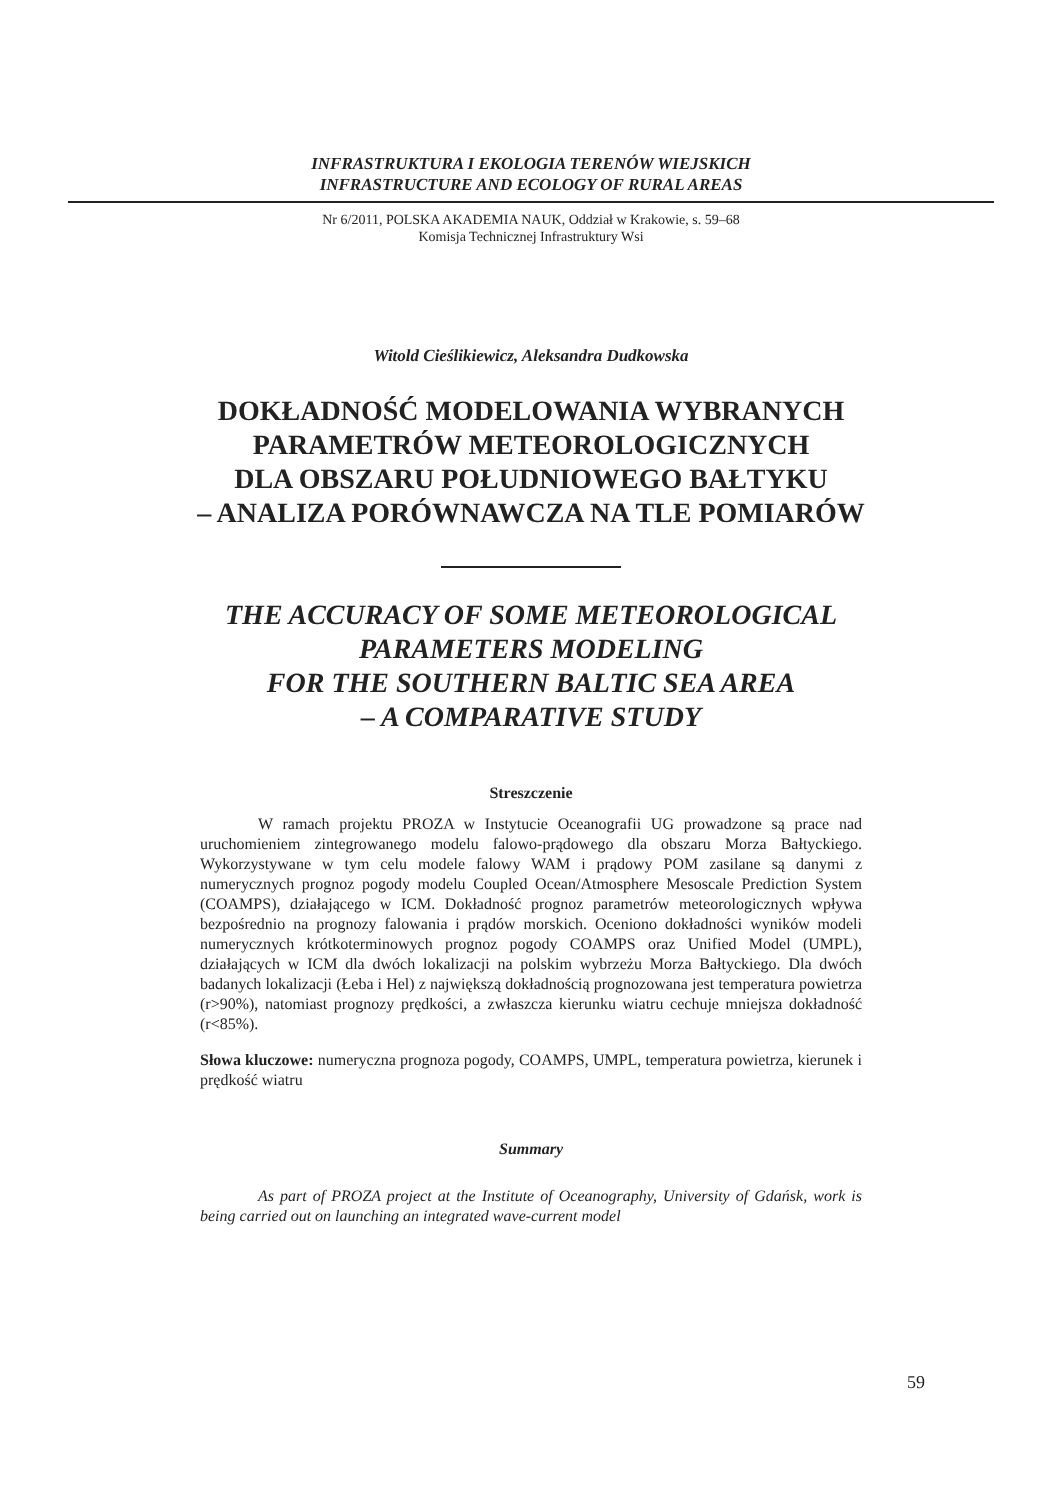INFRASTRUKTURA I EKOLOGIA TERENÓW WIEJSKICH
INFRASTRUCTURE AND ECOLOGY OF RURAL AREAS
Nr 6/2011, POLSKA AKADEMIA NAUK, Oddział w Krakowie, s. 59–68
Komisja Technicznej Infrastruktury Wsi
Witold Cieślikiewicz, Aleksandra Dudkowska
DOKŁADNOŚĆ MODELOWANIA WYBRANYCH PARAMETRÓW METEOROLOGICZNYCH
DLA OBSZARU POŁUDNIOWEGO BAŁTYKU
– ANALIZA PORÓWNAWCZA NA TLE POMIARÓW
THE ACCURACY OF SOME METEOROLOGICAL
PARAMETERS MODELING
FOR THE SOUTHERN BALTIC SEA AREA
– A COMPARATIVE STUDY
Streszczenie
W ramach projektu PROZA w Instytucie Oceanografii UG prowadzone są prace nad uruchomieniem zintegrowanego modelu falowo-prądowego dla obszaru Morza Bałtyckiego. Wykorzystywane w tym celu modele falowy WAM i prądowy POM zasilane są danymi z numerycznych prognoz pogody modelu Coupled Ocean/Atmosphere Mesoscale Prediction System (COAMPS), działającego w ICM. Dokładność prognoz parametrów meteorologicznych wpływa bezpośrednio na prognozy falowania i prądów morskich. Oceniono dokładności wyników modeli numerycznych krótkoterminowych prognoz pogody COAMPS oraz Unified Model (UMPL), działających w ICM dla dwóch lokalizacji na polskim wybrzeżu Morza Bałtyckiego. Dla dwóch badanych lokalizacji (Łeba i Hel) z największą dokładnością prognozowana jest temperatura powietrza (r>90%), natomiast prognozy prędkości, a zwłaszcza kierunku wiatru cechuje mniejsza dokładność (r<85%).
Słowa kluczowe: numeryczna prognoza pogody, COAMPS, UMPL, temperatura powietrza, kierunek i prędkość wiatru
Summary
As part of PROZA project at the Institute of Oceanography, University of Gdańsk, work is being carried out on launching an integrated wave-current model
59